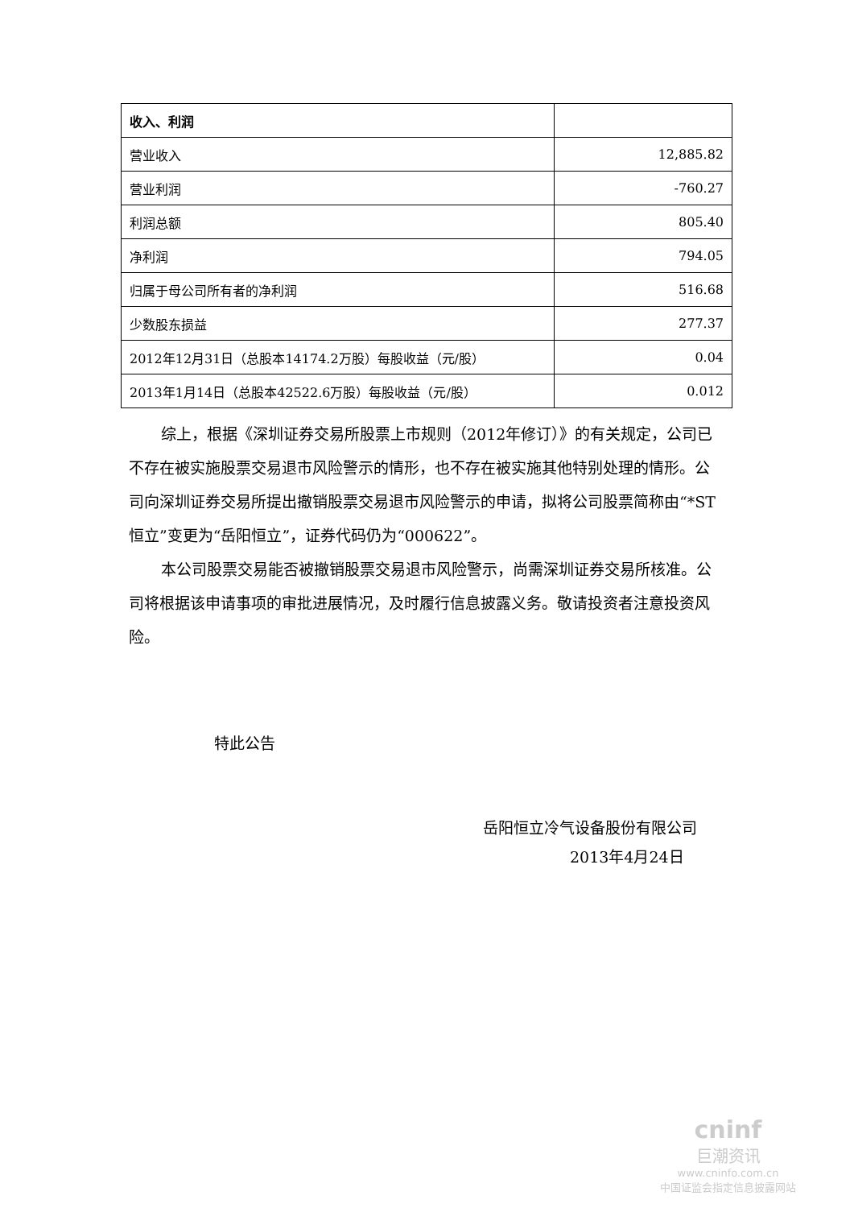| 收入、利润 | |
| 营业收入 | 12,885.82 |
| 营业利润 | -760.27 |
| 利润总额 | 805.40 |
| 净利润 | 794.05 |
| 归属于母公司所有者的净利润 | 516.68 |
| 少数股东损益 | 277.37 |
| 2012年12月31日（总股本14174.2万股）每股收益（元/股） | 0.04 |
| 2013年1月14日（总股本42522.6万股）每股收益（元/股） | 0.012 |
综上，根据《深圳证券交易所股票上市规则（2012年修订）》的有关规定，公司已不存在被实施股票交易退市风险警示的情形，也不存在被实施其他特别处理的情形。公司向深圳证券交易所提出撤销股票交易退市风险警示的申请，拟将公司股票简称由“*ST恒立”变更为“岳阳恒立”，证券代码仍为“000622”。
本公司股票交易能否被撤销股票交易退市风险警示，尚需深圳证券交易所核准。公司将根据该申请事项的审批进展情况，及时履行信息披露义务。敬请投资者注意投资风险。
特此公告
岳阳恒立冷气设备股份有限公司
2013年4月24日
cninf
巨潮资讯
www.cninfo.com.cn
中国证监会指定信息披露网站